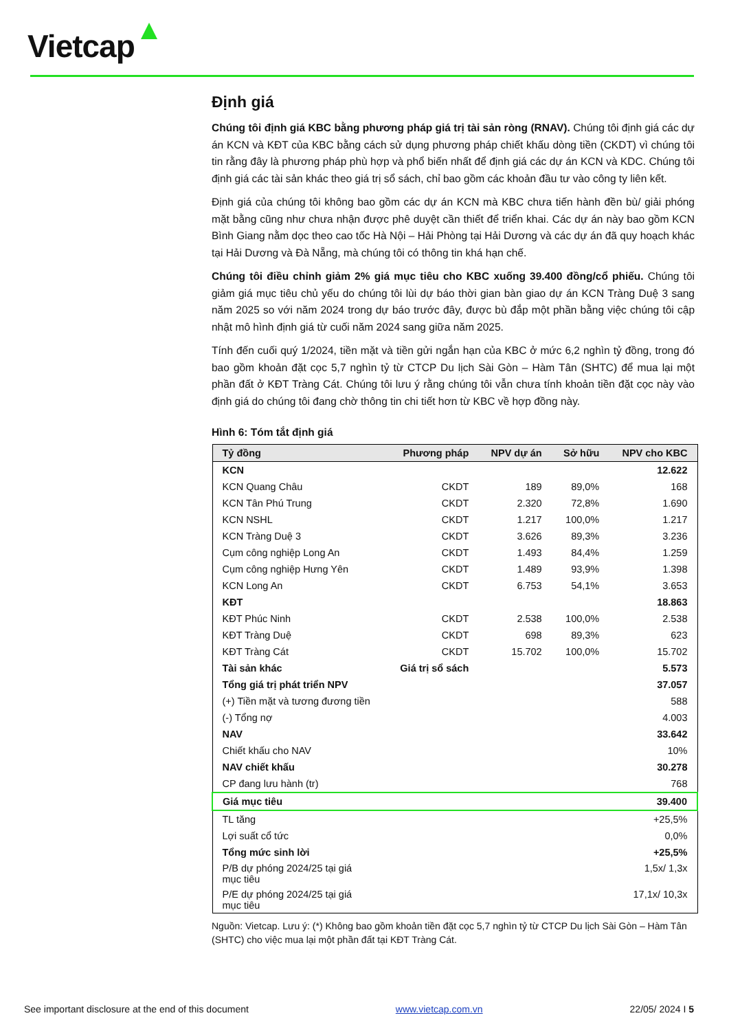Vietcap
Định giá
Chúng tôi định giá KBC bằng phương pháp giá trị tài sản ròng (RNAV). Chúng tôi định giá các dự án KCN và KĐT của KBC bằng cách sử dụng phương pháp chiết khấu dòng tiền (CKDT) vì chúng tôi tin rằng đây là phương pháp phù hợp và phổ biến nhất để định giá các dự án KCN và KDC. Chúng tôi định giá các tài sản khác theo giá trị sổ sách, chỉ bao gồm các khoản đầu tư vào công ty liên kết.
Định giá của chúng tôi không bao gồm các dự án KCN mà KBC chưa tiến hành đền bù/ giải phóng mặt bằng cũng như chưa nhận được phê duyệt cần thiết để triển khai. Các dự án này bao gồm KCN Bình Giang nằm dọc theo cao tốc Hà Nội – Hải Phòng tại Hải Dương và các dự án đã quy hoạch khác tại Hải Dương và Đà Nẵng, mà chúng tôi có thông tin khá hạn chế.
Chúng tôi điều chỉnh giảm 2% giá mục tiêu cho KBC xuống 39.400 đồng/cổ phiếu. Chúng tôi giảm giá mục tiêu chủ yếu do chúng tôi lùi dự báo thời gian bàn giao dự án KCN Tràng Duệ 3 sang năm 2025 so với năm 2024 trong dự báo trước đây, được bù đắp một phần bằng việc chúng tôi cập nhật mô hình định giá từ cuối năm 2024 sang giữa năm 2025.
Tính đến cuối quý 1/2024, tiền mặt và tiền gửi ngắn hạn của KBC ở mức 6,2 nghìn tỷ đồng, trong đó bao gồm khoản đặt cọc 5,7 nghìn tỷ từ CTCP Du lịch Sài Gòn – Hàm Tân (SHTC) để mua lại một phần đất ở KĐT Tràng Cát. Chúng tôi lưu ý rằng chúng tôi vẫn chưa tính khoản tiền đặt cọc này vào định giá do chúng tôi đang chờ thông tin chi tiết hơn từ KBC về hợp đồng này.
Hình 6: Tóm tắt định giá
| Tỷ đồng | Phương pháp | NPV dự án | Sở hữu | NPV cho KBC |
| --- | --- | --- | --- | --- |
| KCN | | | | 12.622 |
| KCN Quang Châu | CKDT | 189 | 89,0% | 168 |
| KCN Tân Phú Trung | CKDT | 2.320 | 72,8% | 1.690 |
| KCN NSHL | CKDT | 1.217 | 100,0% | 1.217 |
| KCN Tràng Duệ 3 | CKDT | 3.626 | 89,3% | 3.236 |
| Cụm công nghiệp Long An | CKDT | 1.493 | 84,4% | 1.259 |
| Cụm công nghiệp Hưng Yên | CKDT | 1.489 | 93,9% | 1.398 |
| KCN Long An | CKDT | 6.753 | 54,1% | 3.653 |
| KĐT | | | | 18.863 |
| KĐT Phúc Ninh | CKDT | 2.538 | 100,0% | 2.538 |
| KĐT Tràng Duệ | CKDT | 698 | 89,3% | 623 |
| KĐT Tràng Cát | CKDT | 15.702 | 100,0% | 15.702 |
| Tài sản khác | Giá trị sổ sách | | | 5.573 |
| Tổng giá trị phát triển NPV | | | | 37.057 |
| (+) Tiền mặt và tương đương tiền | | | | 588 |
| (-) Tổng nợ | | | | 4.003 |
| NAV | | | | 33.642 |
| Chiết khấu cho NAV | | | | 10% |
| NAV chiết khấu | | | | 30.278 |
| CP đang lưu hành (tr) | | | | 768 |
| Giá mục tiêu | | | | 39.400 |
| TL tăng | | | | +25,5% |
| Lợi suất cổ tức | | | | 0,0% |
| Tổng mức sinh lời | | | | +25,5% |
| P/B dự phóng 2024/25 tại giá mục tiêu | | | | 1,5x/ 1,3x |
| P/E dự phóng 2024/25 tại giá mục tiêu | | | | 17,1x/ 10,3x |
Nguồn: Vietcap. Lưu ý: (*) Không bao gồm khoản tiền đặt cọc 5,7 nghìn tỷ từ CTCP Du lịch Sài Gòn – Hàm Tân (SHTC) cho việc mua lại một phần đất tại KĐT Tràng Cát.
See important disclosure at the end of this document www.vietcap.com.vn 22/05/ 2024 I 5